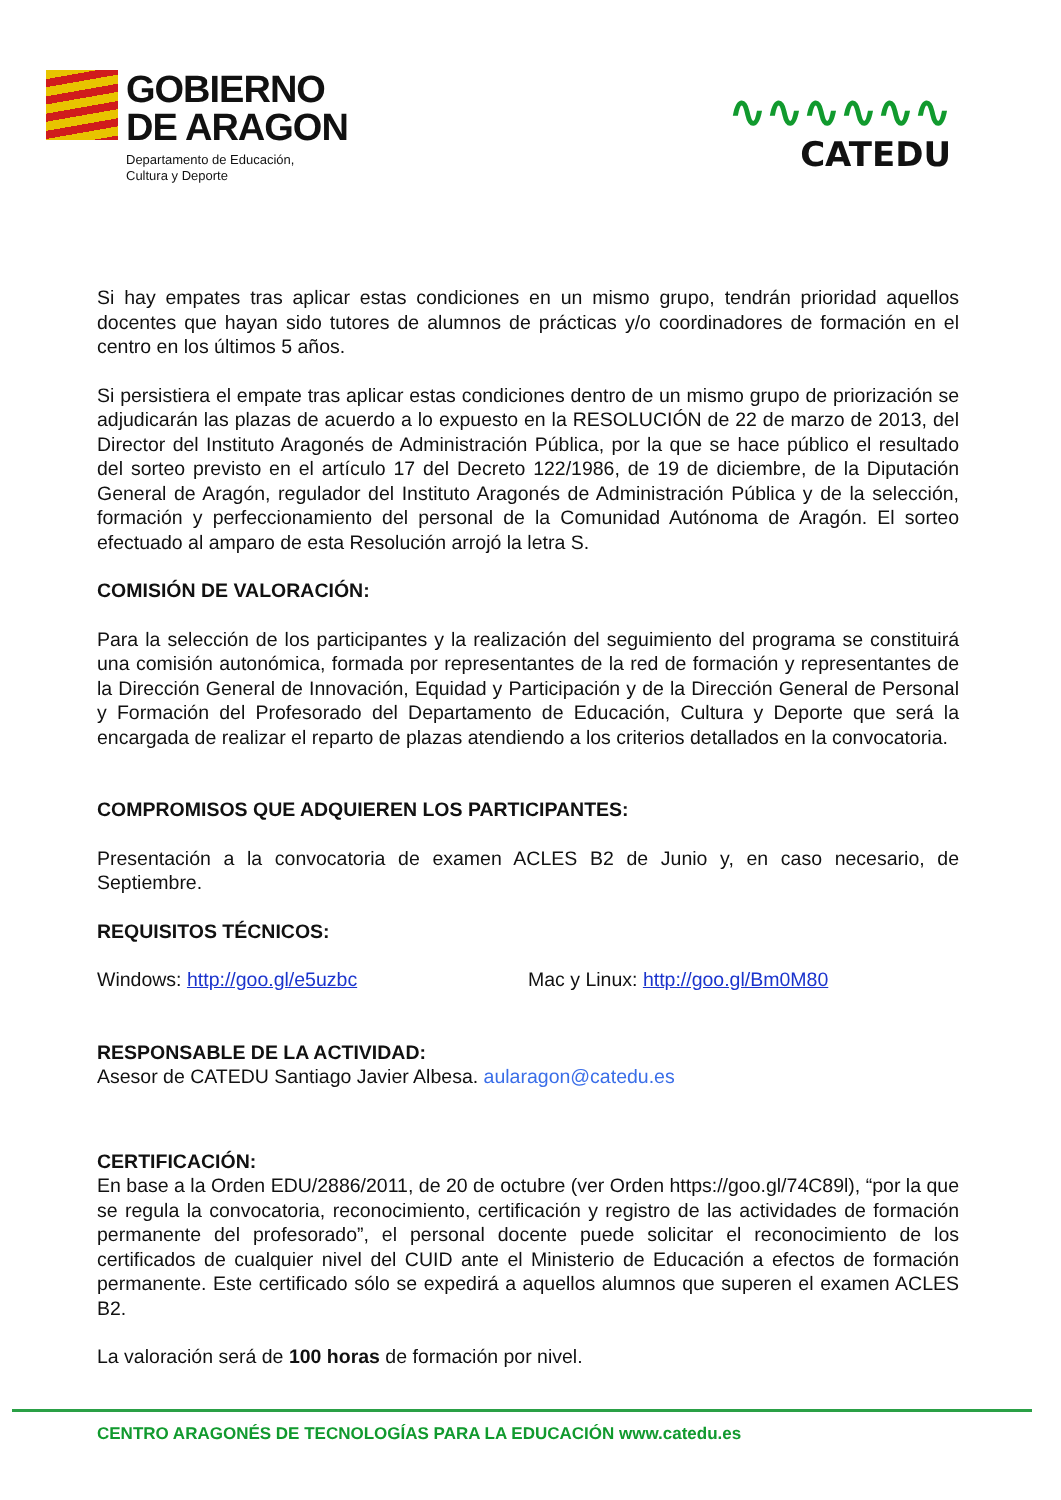GOBIERNO
DE ARAGON
Departamento de Educación,
Cultura y Deporte
∿∿∿∿∿∿
CATEDU
Si hay empates tras aplicar estas condiciones en un mismo grupo, tendrán prioridad aquellos docentes que hayan sido tutores de alumnos de prácticas y/o coordinadores de formación en el centro en los últimos 5 años.
Si persistiera el empate tras aplicar estas condiciones dentro de un mismo grupo de priorización se adjudicarán las plazas de acuerdo a lo expuesto en la RESOLUCIÓN de 22 de marzo de 2013, del Director del Instituto Aragonés de Administración Pública, por la que se hace público el resultado del sorteo previsto en el artículo 17 del Decreto 122/1986, de 19 de diciembre, de la Diputación General de Aragón, regulador del Instituto Aragonés de Administración Pública y de la selección, formación y perfeccionamiento del personal de la Comunidad Autónoma de Aragón. El sorteo efectuado al amparo de esta Resolución arrojó la letra S.
COMISIÓN DE VALORACIÓN:
Para la selección de los participantes y la realización del seguimiento del programa se constituirá una comisión autonómica, formada por representantes de la red de formación y representantes de la Dirección General de Innovación, Equidad y Participación y de la Dirección General de Personal y Formación del Profesorado del Departamento de Educación, Cultura y Deporte que será la encargada de realizar el reparto de plazas atendiendo a los criterios detallados en la convocatoria.
COMPROMISOS QUE ADQUIEREN LOS PARTICIPANTES:
Presentación a la convocatoria de examen ACLES B2 de Junio y, en caso necesario, de Septiembre.
REQUISITOS TÉCNICOS:
Windows: http://goo.gl/e5uzbc Mac y Linux: http://goo.gl/Bm0M80
RESPONSABLE DE LA ACTIVIDAD:
Asesor de CATEDU Santiago Javier Albesa. aularagon@catedu.es
CERTIFICACIÓN:
En base a la Orden EDU/2886/2011, de 20 de octubre (ver Orden https://goo.gl/74C89l), “por la que se regula la convocatoria, reconocimiento, certificación y registro de las actividades de formación permanente del profesorado”, el personal docente puede solicitar el reconocimiento de los certificados de cualquier nivel del CUID ante el Ministerio de Educación a efectos de formación permanente. Este certificado sólo se expedirá a aquellos alumnos que superen el examen ACLES B2.
La valoración será de 100 horas de formación por nivel.
CENTRO ARAGONÉS DE TECNOLOGÍAS PARA LA EDUCACIÓN www.catedu.es